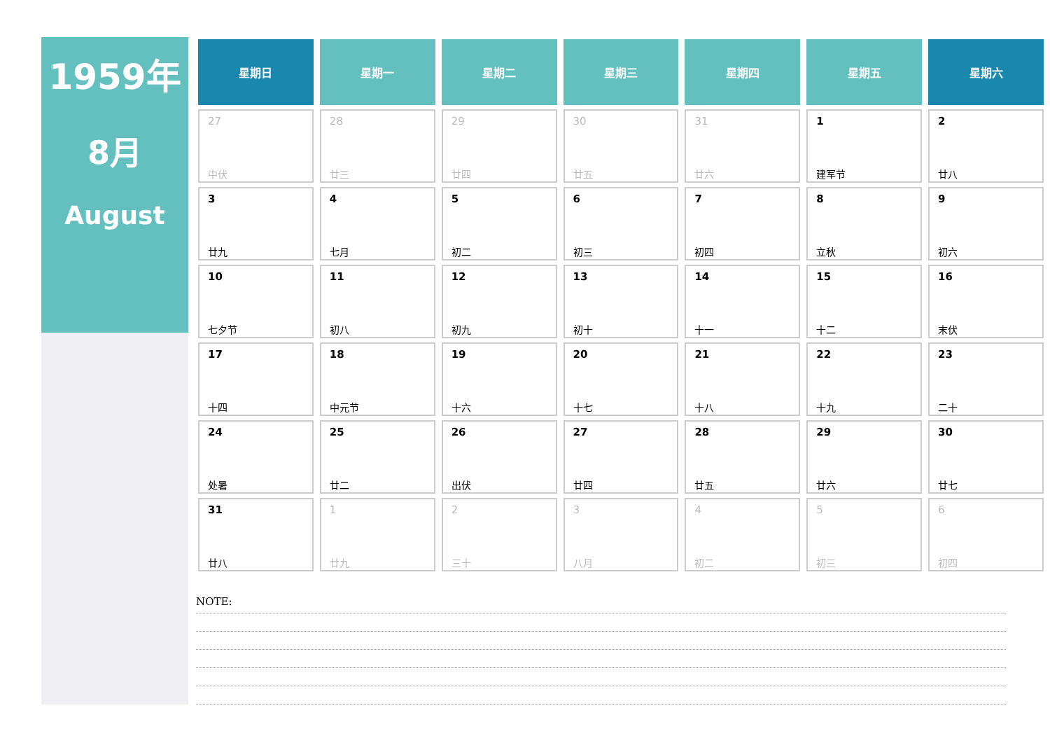1959年
8月
August
| 星期日 | 星期一 | 星期二 | 星期三 | 星期四 | 星期五 | 星期六 |
| --- | --- | --- | --- | --- | --- | --- |
| 27 中伏 | 28 廿三 | 29 廿四 | 30 廿五 | 31 廿六 | 1 建军节 | 2 廿八 |
| 3 廿九 | 4 七月 | 5 初二 | 6 初三 | 7 初四 | 8 立秋 | 9 初六 |
| 10 七夕节 | 11 初八 | 12 初九 | 13 初十 | 14 十一 | 15 十二 | 16 末伏 |
| 17 十四 | 18 中元节 | 19 十六 | 20 十七 | 21 十八 | 22 十九 | 23 二十 |
| 24 处暑 | 25 廿二 | 26 出伏 | 27 廿四 | 28 廿五 | 29 廿六 | 30 廿七 |
| 31 廿八 | 1 廿九 | 2 三十 | 3 八月 | 4 初二 | 5 初三 | 6 初四 |
NOTE: